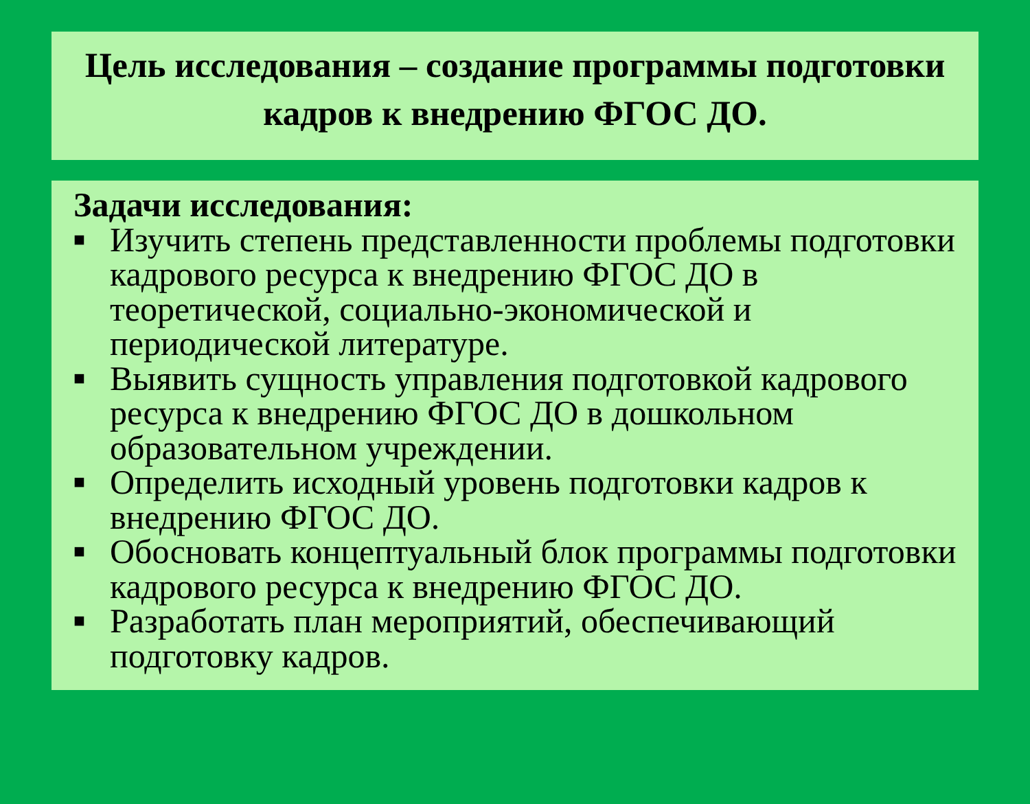Цель исследования – создание программы подготовки кадров к внедрению ФГОС ДО.
Задачи исследования:
■ Изучить степень представленности проблемы подготовки кадрового ресурса к внедрению ФГОС ДО в теоретической, социально-экономической и периодической литературе.
■ Выявить сущность управления подготовкой кадрового ресурса к внедрению ФГОС ДО в дошкольном образовательном учреждении.
■ Определить исходный уровень подготовки кадров к внедрению ФГОС ДО.
■ Обосновать концептуальный блок программы подготовки кадрового ресурса к внедрению ФГОС ДО.
■ Разработать план мероприятий, обеспечивающий подготовку кадров.